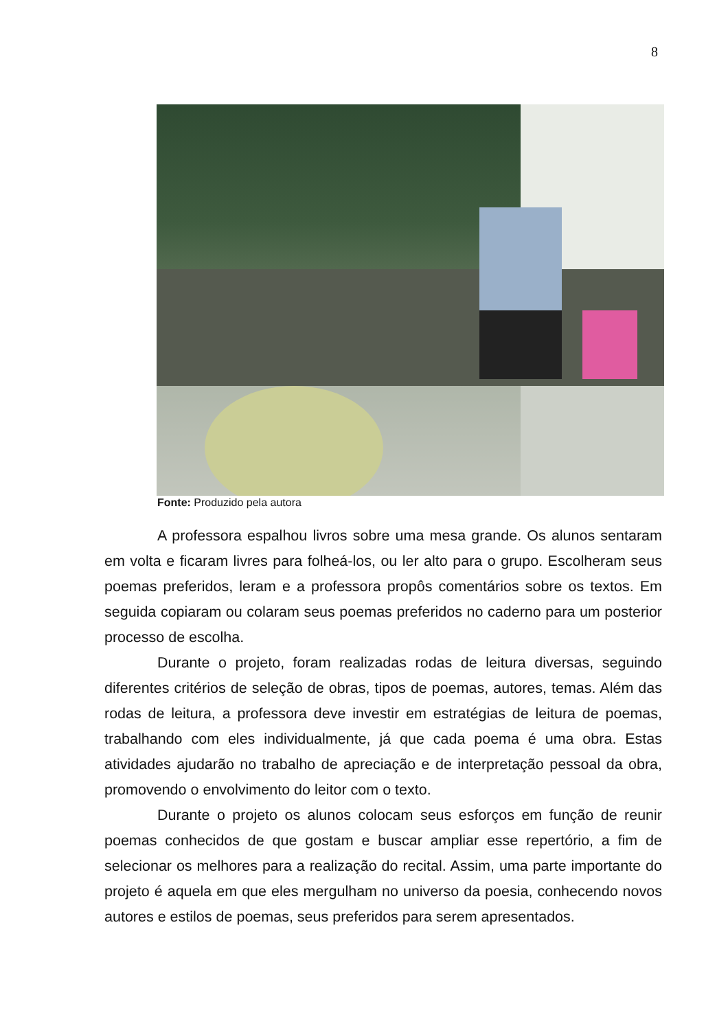8
Fonte: Produzido pela autora
A professora espalhou livros sobre uma mesa grande. Os alunos sentaram em volta e ficaram livres para folheá-los, ou ler alto para o grupo. Escolheram seus poemas preferidos, leram e a professora propôs comentários sobre os textos. Em seguida copiaram ou colaram seus poemas preferidos no caderno para um posterior processo de escolha.
Durante o projeto, foram realizadas rodas de leitura diversas, seguindo diferentes critérios de seleção de obras, tipos de poemas, autores, temas. Além das rodas de leitura, a professora deve investir em estratégias de leitura de poemas, trabalhando com eles individualmente, já que cada poema é uma obra. Estas atividades ajudarão no trabalho de apreciação e de interpretação pessoal da obra, promovendo o envolvimento do leitor com o texto.
Durante o projeto os alunos colocam seus esforços em função de reunir poemas conhecidos de que gostam e buscar ampliar esse repertório, a fim de selecionar os melhores para a realização do recital. Assim, uma parte importante do projeto é aquela em que eles mergulham no universo da poesia, conhecendo novos autores e estilos de poemas, seus preferidos para serem apresentados.